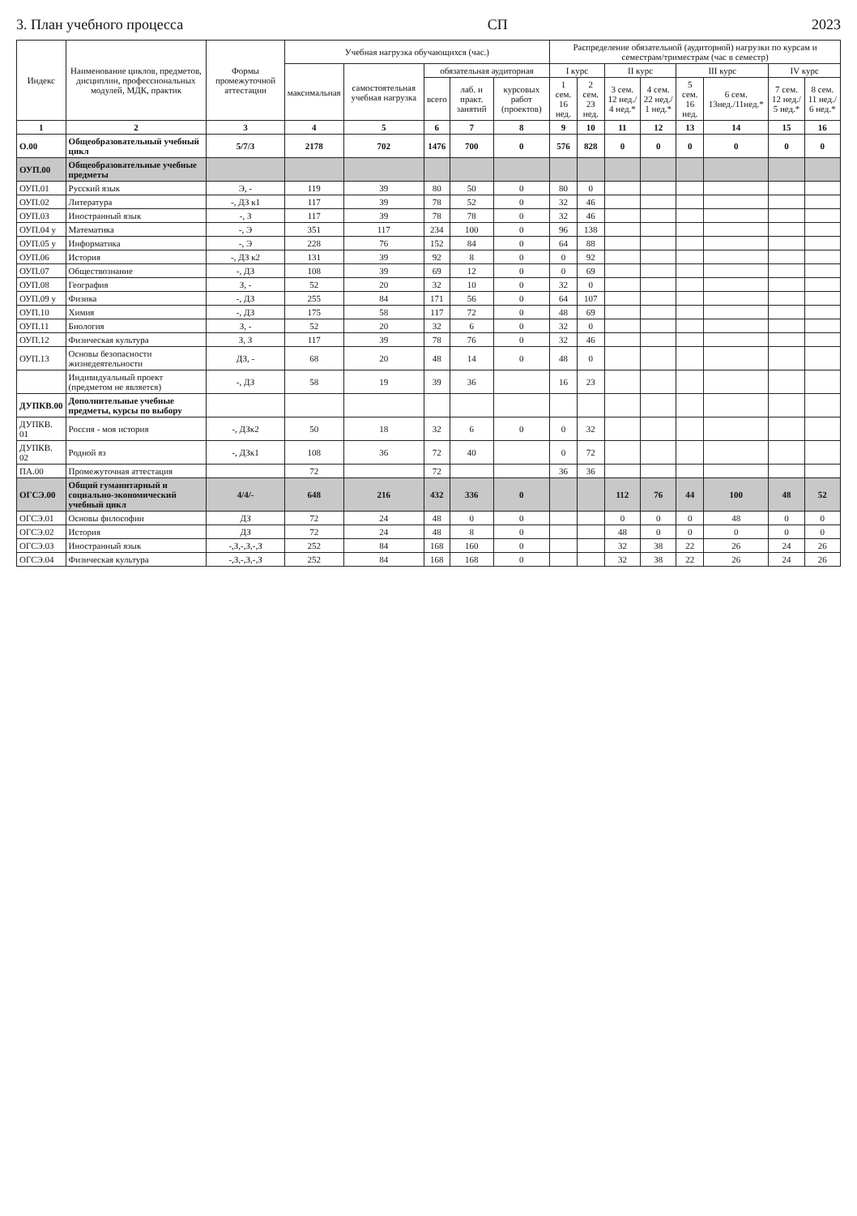3. План учебного процесса СП 2023
| Индекс | Наименование циклов, предметов, дисциплин, профессиональных модулей, МДК, практик | Формы промежуточной аттестации | Учебная нагрузка обучающихся (час.) | | | | | Распределение обязательной (аудиторной) нагрузки по курсам и семестрам/триместрам (час в семестр) | | | | | | | |
| --- | --- | --- | --- | --- | --- | --- | --- | --- | --- | --- | --- | --- | --- | --- | --- |
| | | | максимальная | самостоятельная учебная нагрузка | обязательная аудиторная | | | I курс | | II курс | | III курс | | IV курс | |
| | | | | | всего | лаб. и практ. занятий | курсовых работ (проектов) | 1 сем. 16 нед. | 2 сем. 23 нед. | 3 сем. 12 нед./ 4 нед.* | 4 сем. 22 нед./ 1 нед.* | 5 сем. 16 нед. | 6 сем. 13нед./11нед.* | 7 сем. 12 нед./ 5 нед.* | 8 сем. 11 нед./ 6 нед.* |
| 1 | 2 | 3 | 4 | 5 | 6 | 7 | 8 | 9 | 10 | 11 | 12 | 13 | 14 | 15 | 16 |
| О.00 | Общеобразовательный учебный цикл | 5/7/3 | 2178 | 702 | 1476 | 700 | 0 | 576 | 828 | 0 | 0 | 0 | 0 | 0 | 0 |
| ОУП.00 | Общеобразовательные учебные предметы | | | | | | | | | | | | | | |
| ОУП.01 | Русский язык | Э, - | 119 | 39 | 80 | 50 | 0 | 80 | 0 | | | | | | |
| ОУП.02 | Литература | -, ДЗ к1 | 117 | 39 | 78 | 52 | 0 | 32 | 46 | | | | | | |
| ОУП.03 | Иностранный язык | -, З | 117 | 39 | 78 | 78 | 0 | 32 | 46 | | | | | | |
| ОУП.04 у | Математика | -, Э | 351 | 117 | 234 | 100 | 0 | 96 | 138 | | | | | | |
| ОУП.05 у | Информатика | -, Э | 228 | 76 | 152 | 84 | 0 | 64 | 88 | | | | | | |
| ОУП.06 | История | -, ДЗ к2 | 131 | 39 | 92 | 8 | 0 | 0 | 92 | | | | | | |
| ОУП.07 | Обществознание | -, ДЗ | 108 | 39 | 69 | 12 | 0 | 0 | 69 | | | | | | |
| ОУП.08 | География | З, - | 52 | 20 | 32 | 10 | 0 | 32 | 0 | | | | | | |
| ОУП.09 у | Физика | -, ДЗ | 255 | 84 | 171 | 56 | 0 | 64 | 107 | | | | | | |
| ОУП.10 | Химия | -, ДЗ | 175 | 58 | 117 | 72 | 0 | 48 | 69 | | | | | | |
| ОУП.11 | Биология | З, - | 52 | 20 | 32 | 6 | 0 | 32 | 0 | | | | | | |
| ОУП.12 | Физическая культура | З, З | 117 | 39 | 78 | 76 | 0 | 32 | 46 | | | | | | |
| ОУП.13 | Основы безопасности жизнедеятельности | ДЗ, - | 68 | 20 | 48 | 14 | 0 | 48 | 0 | | | | | | |
| | Индивидуальный проект (предметом не является) | -, ДЗ | 58 | 19 | 39 | 36 | | 16 | 23 | | | | | | |
| ДУПКВ.00 | Дополнительные учебные предметы, курсы по выбору | | | | | | | | | | | | | | |
| ДУПКВ. 01 | Россия - моя история | -, ДЗк2 | 50 | 18 | 32 | 6 | 0 | 0 | 32 | | | | | | |
| ДУПКВ. 02 | Родной яз | -, ДЗк1 | 108 | 36 | 72 | 40 | | 0 | 72 | | | | | | |
| ПА.00 | Промежуточная аттестация | | 72 | | 72 | | | 36 | 36 | | | | | | |
| ОГСЭ.00 | Общий гуманитарный и социально-экономический учебный цикл | 4/4/- | 648 | 216 | 432 | 336 | 0 | | | 112 | 76 | 44 | 100 | 48 | 52 |
| ОГСЭ.01 | Основы философии | ДЗ | 72 | 24 | 48 | 0 | 0 | | | 0 | 0 | 0 | 48 | 0 | 0 |
| ОГСЭ.02 | История | ДЗ | 72 | 24 | 48 | 8 | 0 | | | 48 | 0 | 0 | 0 | 0 | 0 |
| ОГСЭ.03 | Иностранный язык | -,З,-,З,-,З | 252 | 84 | 168 | 160 | 0 | | | 32 | 38 | 22 | 26 | 24 | 26 |
| ОГСЭ.04 | Физическая культура | -,З,-,З,-,З | 252 | 84 | 168 | 168 | 0 | | | 32 | 38 | 22 | 26 | 24 | 26 |